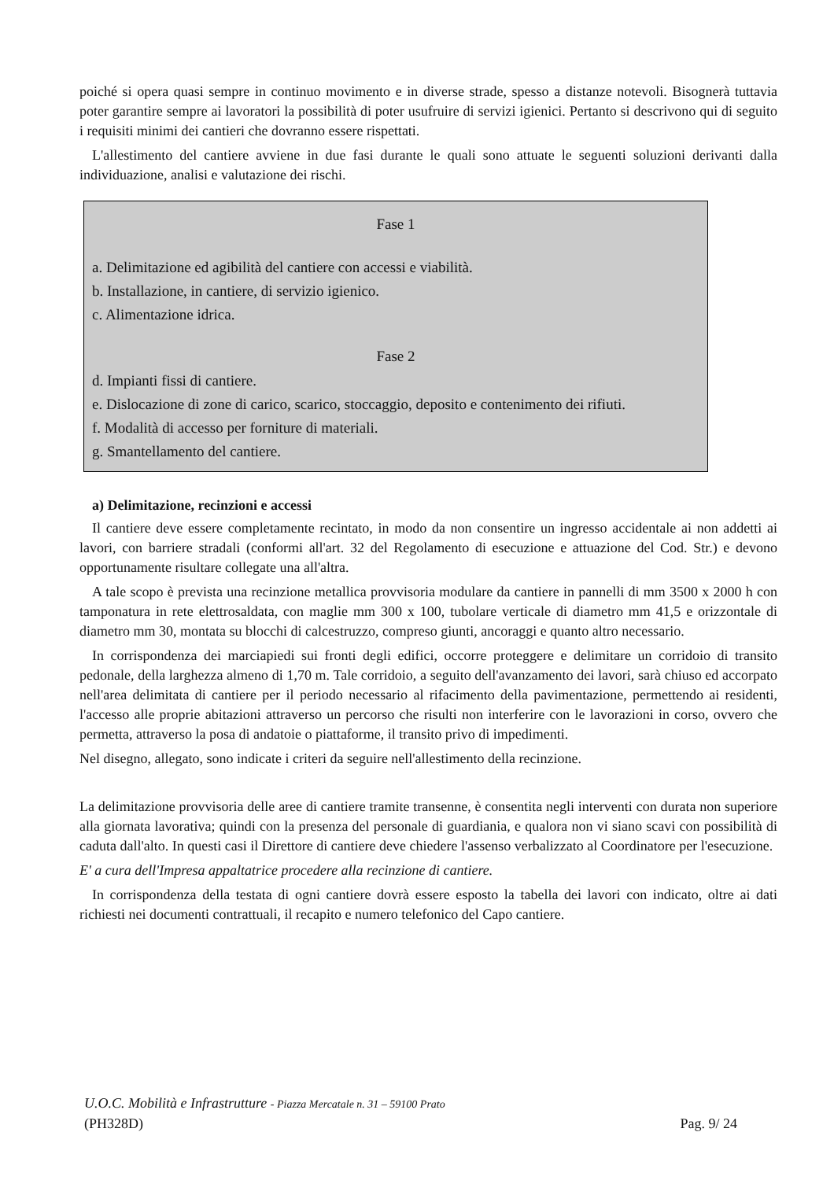poiché si opera quasi sempre in continuo movimento e in diverse strade, spesso a distanze notevoli. Bisognerà tuttavia poter garantire sempre ai lavoratori la possibilità di poter usufruire di servizi igienici. Pertanto si descrivono qui di seguito i requisiti minimi dei cantieri che dovranno essere rispettati.
L'allestimento del cantiere avviene in due fasi durante le quali sono attuate le seguenti soluzioni derivanti dalla individuazione, analisi e valutazione dei rischi.
Fase 1
a. Delimitazione ed agibilità del cantiere con accessi e viabilità.
b. Installazione, in cantiere, di servizio igienico.
c. Alimentazione idrica.
Fase 2
d. Impianti fissi di cantiere.
e. Dislocazione di zone di carico, scarico, stoccaggio, deposito e contenimento dei rifiuti.
f. Modalità di accesso per forniture di materiali.
g. Smantellamento del cantiere.
a) Delimitazione, recinzioni e accessi
Il cantiere deve essere completamente recintato, in modo da non consentire un ingresso accidentale ai non addetti ai lavori, con barriere stradali (conformi all'art. 32 del Regolamento di esecuzione e attuazione del Cod. Str.) e devono opportunamente risultare collegate una all'altra.
A tale scopo è prevista una recinzione metallica provvisoria modulare da cantiere in pannelli di mm 3500 x 2000 h con tamponatura in rete elettrosaldata, con maglie mm 300 x 100, tubolare verticale di diametro mm 41,5 e orizzontale di diametro mm 30, montata su blocchi di calcestruzzo, compreso giunti, ancoraggi e quanto altro necessario.
In corrispondenza dei marciapiedi sui fronti degli edifici, occorre proteggere e delimitare un corridoio di transito pedonale, della larghezza almeno di 1,70 m. Tale corridoio, a seguito dell'avanzamento dei lavori, sarà chiuso ed accorpato nell'area delimitata di cantiere per il periodo necessario al rifacimento della pavimentazione, permettendo ai residenti, l'accesso alle proprie abitazioni attraverso un percorso che risulti non interferire con le lavorazioni in corso, ovvero che permetta, attraverso la posa di andatoie o piattaforme, il transito privo di impedimenti.
Nel disegno, allegato, sono indicate i criteri da seguire nell'allestimento della recinzione.
La delimitazione provvisoria delle aree di cantiere tramite transenne, è consentita negli interventi con durata non superiore alla giornata lavorativa; quindi con la presenza del personale di guardiania, e qualora non vi siano scavi con possibilità di caduta dall'alto. In questi casi il Direttore di cantiere deve chiedere l'assenso verbalizzato al Coordinatore per l'esecuzione.
E' a cura dell'Impresa appaltatrice procedere alla recinzione di cantiere.
In corrispondenza della testata di ogni cantiere dovrà essere esposto la tabella dei lavori con indicato, oltre ai dati richiesti nei documenti contrattuali, il recapito e numero telefonico del Capo cantiere.
U.O.C. Mobilità e Infrastrutture - Piazza Mercatale n. 31 – 59100 Prato
(PH328D) Pag. 9/ 24